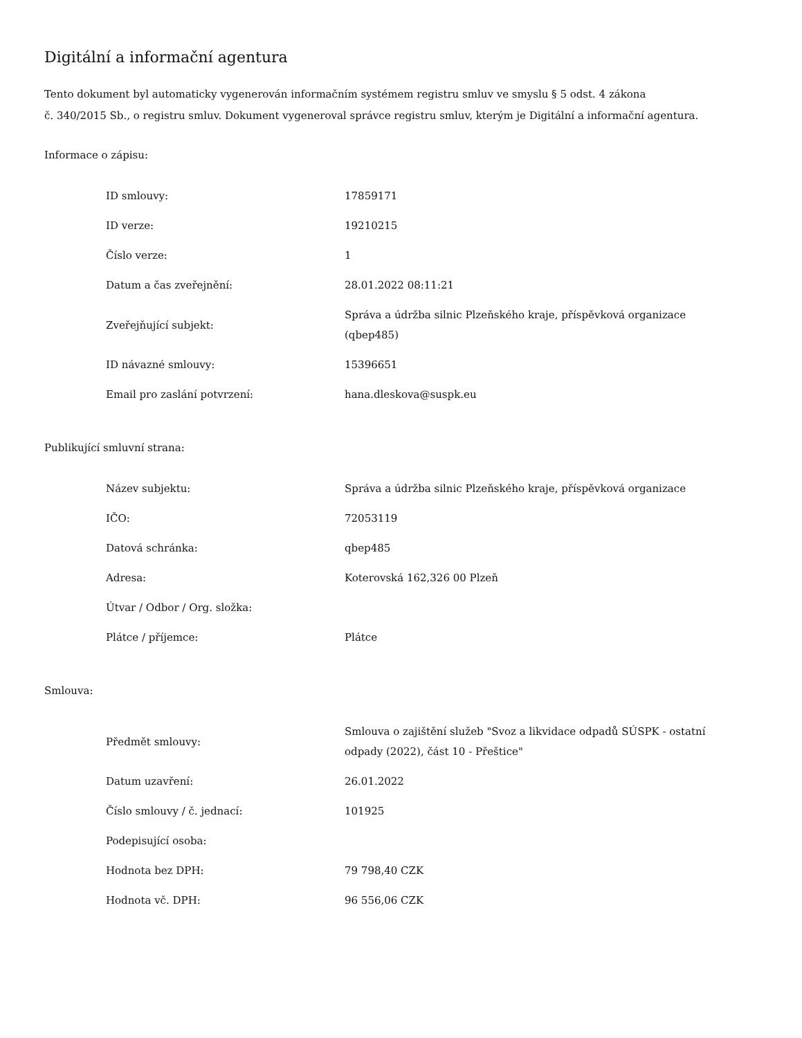Digitální a informační agentura
Tento dokument byl automaticky vygenerován informačním systémem registru smluv ve smyslu § 5 odst. 4 zákona
č. 340/2015 Sb., o registru smluv. Dokument vygeneroval správce registru smluv, kterým je Digitální a informační agentura.
Informace o zápisu:
| ID smlouvy: | 17859171 |
| ID verze: | 19210215 |
| Číslo verze: | 1 |
| Datum a čas zveřejnění: | 28.01.2022 08:11:21 |
| Zveřejňující subjekt: | Správa a údržba silnic Plzeňského kraje, příspěvková organizace (qbep485) |
| ID návazné smlouvy: | 15396651 |
| Email pro zaslání potvrzení: | hana.dleskova@suspk.eu |
Publikující smluvní strana:
| Název subjektu: | Správa a údržba silnic Plzeňského kraje, příspěvková organizace |
| IČO: | 72053119 |
| Datová schránka: | qbep485 |
| Adresa: | Koterovská 162,326 00 Plzeň |
| Útvar / Odbor / Org. složka: | |
| Plátce / příjemce: | Plátce |
Smlouva:
| Předmět smlouvy: | Smlouva o zajištění služeb "Svoz a likvidace odpadů SÚSPK - ostatní odpady (2022), část 10 - Přeštice" |
| Datum uzavření: | 26.01.2022 |
| Číslo smlouvy / č. jednací: | 101925 |
| Podepisující osoba: | |
| Hodnota bez DPH: | 79 798,40 CZK |
| Hodnota vč. DPH: | 96 556,06 CZK |